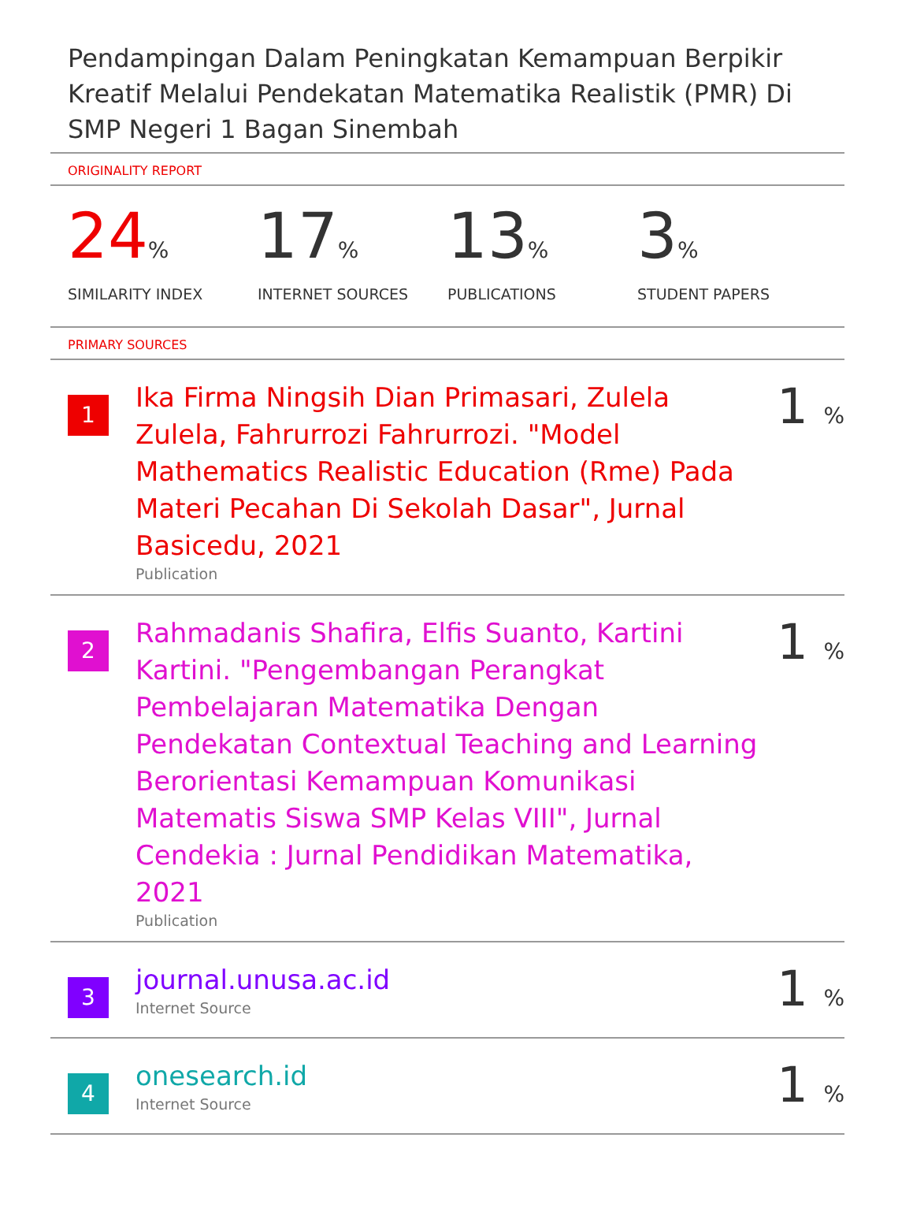Pendampingan Dalam Peningkatan Kemampuan Berpikir Kreatif Melalui Pendekatan Matematika Realistik (PMR) Di SMP Negeri 1 Bagan Sinembah
ORIGINALITY REPORT
24%
SIMILARITY INDEX
17%
INTERNET SOURCES
13%
PUBLICATIONS
3%
STUDENT PAPERS
PRIMARY SOURCES
1
Ika Firma Ningsih Dian Primasari, Zulela Zulela, Fahrurrozi Fahrurrozi. "Model Mathematics Realistic Education (Rme) Pada Materi Pecahan Di Sekolah Dasar", Jurnal Basicedu, 2021
Publication
1 %
2
Rahmadanis Shafira, Elfis Suanto, Kartini Kartini. "Pengembangan Perangkat Pembelajaran Matematika Dengan Pendekatan Contextual Teaching and Learning Berorientasi Kemampuan Komunikasi Matematis Siswa SMP Kelas VIII", Jurnal Cendekia : Jurnal Pendidikan Matematika, 2021
Publication
1 %
3
journal.unusa.ac.id
Internet Source
1 %
4
onesearch.id
Internet Source
1 %